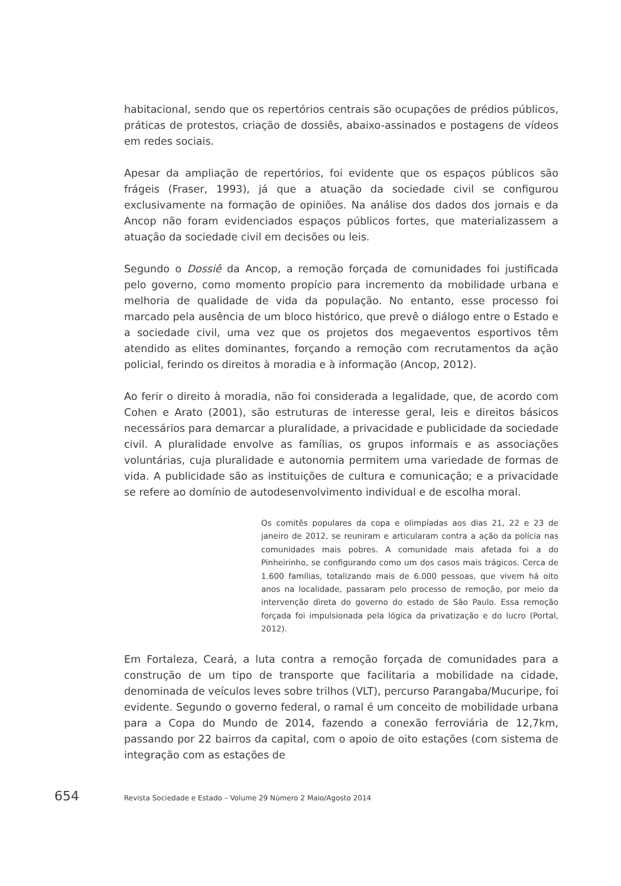habitacional, sendo que os repertórios centrais são ocupações de prédios públicos, práticas de protestos, criação de dossiês, abaixo-assinados e postagens de vídeos em redes sociais.
Apesar da ampliação de repertórios, foi evidente que os espaços públicos são frágeis (Fraser, 1993), já que a atuação da sociedade civil se configurou exclusivamente na formação de opiniões. Na análise dos dados dos jornais e da Ancop não foram evidenciados espaços públicos fortes, que materializassem a atuação da sociedade civil em decisões ou leis.
Segundo o Dossiê da Ancop, a remoção forçada de comunidades foi justificada pelo governo, como momento propício para incremento da mobilidade urbana e melhoria de qualidade de vida da população. No entanto, esse processo foi marcado pela ausência de um bloco histórico, que prevê o diálogo entre o Estado e a sociedade civil, uma vez que os projetos dos megaeventos esportivos têm atendido as elites dominantes, forçando a remoção com recrutamentos da ação policial, ferindo os direitos à moradia e à informação (Ancop, 2012).
Ao ferir o direito à moradia, não foi considerada a legalidade, que, de acordo com Cohen e Arato (2001), são estruturas de interesse geral, leis e direitos básicos necessários para demarcar a pluralidade, a privacidade e publicidade da sociedade civil. A pluralidade envolve as famílias, os grupos informais e as associações voluntárias, cuja pluralidade e autonomia permitem uma variedade de formas de vida. A publicidade são as instituições de cultura e comunicação; e a privacidade se refere ao domínio de autodesenvolvimento individual e de escolha moral.
Os comitês populares da copa e olimpíadas aos dias 21, 22 e 23 de janeiro de 2012, se reuniram e articularam contra a ação da polícia nas comunidades mais pobres. A comunidade mais afetada foi a do Pinheirinho, se configurando como um dos casos mais trágicos. Cerca de 1.600 famílias, totalizando mais de 6.000 pessoas, que vivem há oito anos na localidade, passaram pelo processo de remoção, por meio da intervenção direta do governo do estado de São Paulo. Essa remoção forçada foi impulsionada pela lógica da privatização e do lucro (Portal, 2012).
Em Fortaleza, Ceará, a luta contra a remoção forçada de comunidades para a construção de um tipo de transporte que facilitaria a mobilidade na cidade, denominada de veículos leves sobre trilhos (VLT), percurso Parangaba/Mucuripe, foi evidente. Segundo o governo federal, o ramal é um conceito de mobilidade urbana para a Copa do Mundo de 2014, fazendo a conexão ferroviária de 12,7km, passando por 22 bairros da capital, com o apoio de oito estações (com sistema de integração com as estações de
654 Revista Sociedade e Estado – Volume 29 Número 2 Maio/Agosto 2014